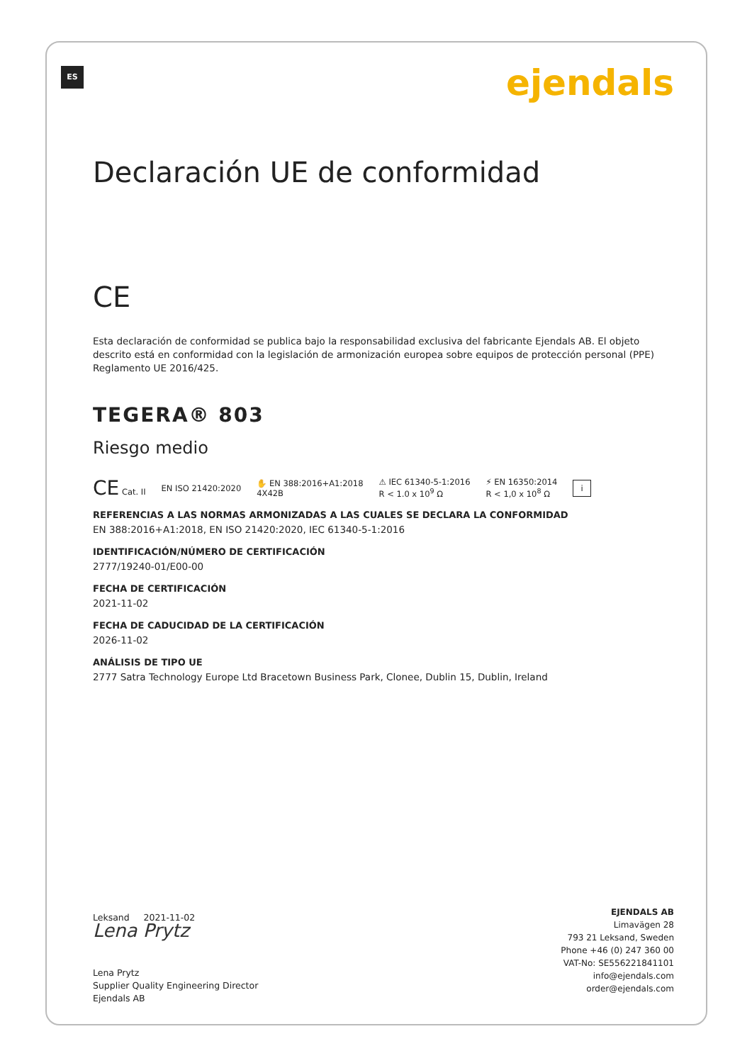ES ejendals
Declaración UE de conformidad
CE
Esta declaración de conformidad se publica bajo la responsabilidad exclusiva del fabricante Ejendals AB. El objeto descrito está en conformidad con la legislación de armonización europea sobre equipos de protección personal (PPE) Reglamento UE 2016/425.
TEGERA® 803
Riesgo medio
CE Cat. II EN ISO 21420:2020 ✋ EN 388:2016+A1:2018
4X42B ⚠ IEC 61340-5-1:2016
R < 1.0 x 10<sup>9</sup> Ω ⚡ EN 16350:2014
R < 1,0 x 10<sup>8</sup> Ω i
REFERENCIAS A LAS NORMAS ARMONIZADAS A LAS CUALES SE DECLARA LA CONFORMIDAD
EN 388:2016+A1:2018, EN ISO 21420:2020, IEC 61340-5-1:2016
IDENTIFICACIÓN/NÚMERO DE CERTIFICACIÓN
2777/19240-01/E00-00
FECHA DE CERTIFICACIÓN
2021-11-02
FECHA DE CADUCIDAD DE LA CERTIFICACIÓN
2026-11-02
ANÁLISIS DE TIPO UE
2777 Satra Technology Europe Ltd Bracetown Business Park, Clonee, Dublin 15, Dublin, Ireland
Leksand 2021-11-02
Lena Prytz
Lena Prytz
Supplier Quality Engineering Director
Ejendals AB
EJENDALS AB
Limavägen 28
793 21 Leksand, Sweden
Phone +46 (0) 247 360 00
VAT-No: SE556221841101
info@ejendals.com
order@ejendals.com